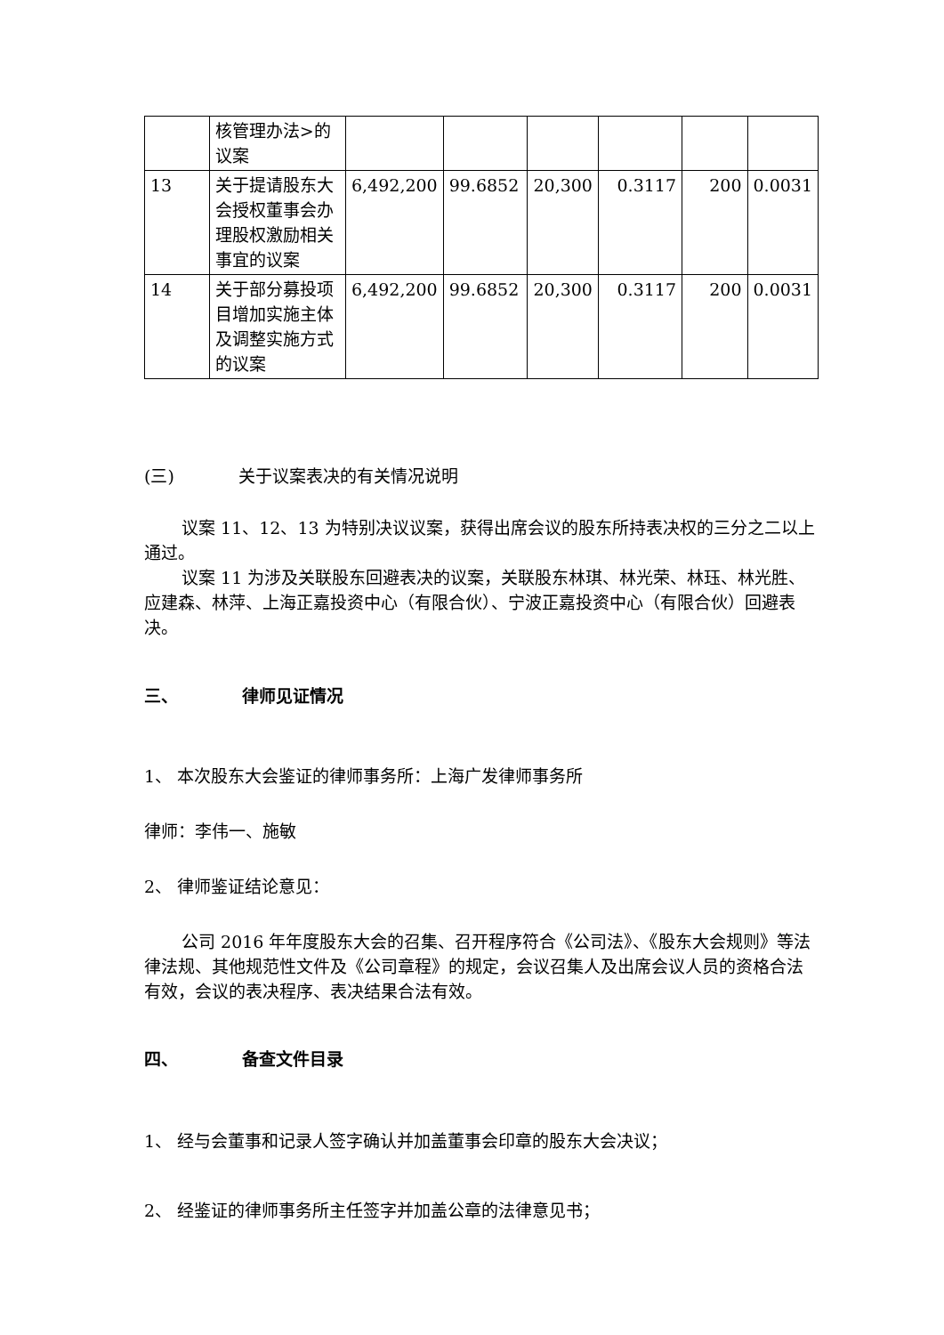| | 核管理办法>的议案 | | | | | | |
| 13 | 关于提请股东大会授权董事会办理股权激励相关事宜的议案 | 6,492,200 | 99.6852 | 20,300 | 0.3117 | 200 | 0.0031 |
| 14 | 关于部分募投项目增加实施主体及调整实施方式的议案 | 6,492,200 | 99.6852 | 20,300 | 0.3117 | 200 | 0.0031 |
(三) 关于议案表决的有关情况说明
议案 11、12、13 为特别决议议案，获得出席会议的股东所持表决权的三分之二以上通过。
议案 11 为涉及关联股东回避表决的议案，关联股东林琪、林光荣、林珏、林光胜、应建森、林萍、上海正嘉投资中心（有限合伙）、宁波正嘉投资中心（有限合伙）回避表决。
三、 律师见证情况
1、 本次股东大会鉴证的律师事务所：上海广发律师事务所
律师：李伟一、施敏
2、 律师鉴证结论意见：
公司 2016 年年度股东大会的召集、召开程序符合《公司法》、《股东大会规则》等法律法规、其他规范性文件及《公司章程》的规定，会议召集人及出席会议人员的资格合法有效，会议的表决程序、表决结果合法有效。
四、 备查文件目录
1、 经与会董事和记录人签字确认并加盖董事会印章的股东大会决议；
2、 经鉴证的律师事务所主任签字并加盖公章的法律意见书；